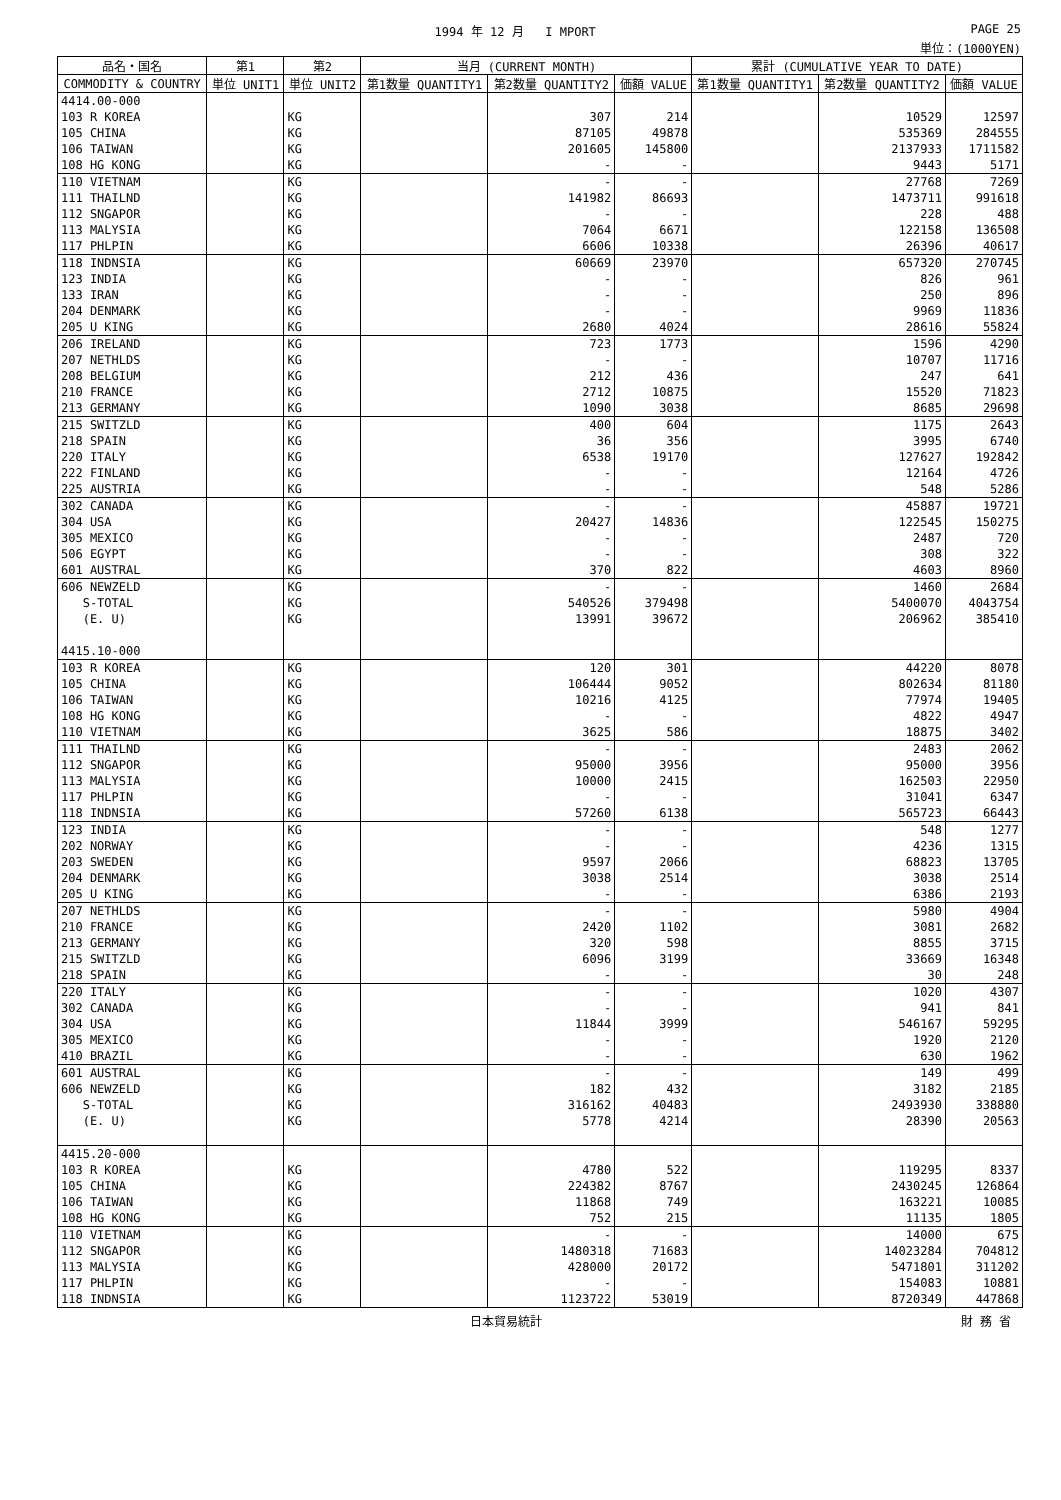1994 年 12 月 I MPORT PAGE 25
単位：(1000YEN)
| 品名・国名 | 第1 | 第2 | 当月 (CURRENT MONTH) | | | 累計 (CUMULATIVE YEAR TO DATE) | | |
| --- | --- | --- | --- | --- | --- | --- | --- | --- |
| COMMODITY & COUNTRY | 単位 UNIT1 | 単位 UNIT2 | 第1数量 QUANTITY1 | 第2数量 QUANTITY2 | 価額 VALUE | 第1数量 QUANTITY1 | 第2数量 QUANTITY2 | 価額 VALUE |
| 4414.00-000 | | | | | | | | |
| 103 R KOREA | | KG | | 307 | 214 | | 10529 | 12597 |
| 105 CHINA | | KG | | 87105 | 49878 | | 535369 | 284555 |
| 106 TAIWAN | | KG | | 201605 | 145800 | | 2137933 | 1711582 |
| 108 HG KONG | | KG | | - | - | | 9443 | 5171 |
| 110 VIETNAM | | KG | | - | - | | 27768 | 7269 |
| 111 THAILND | | KG | | 141982 | 86693 | | 1473711 | 991618 |
| 112 SNGAPOR | | KG | | - | - | | 228 | 488 |
| 113 MALYSIA | | KG | | 7064 | 6671 | | 122158 | 136508 |
| 117 PHLPIN | | KG | | 6606 | 10338 | | 26396 | 40617 |
| 118 INDNSIA | | KG | | 60669 | 23970 | | 657320 | 270745 |
| 123 INDIA | | KG | | - | - | | 826 | 961 |
| 133 IRAN | | KG | | - | - | | 250 | 896 |
| 204 DENMARK | | KG | | - | - | | 9969 | 11836 |
| 205 U KING | | KG | | 2680 | 4024 | | 28616 | 55824 |
| 206 IRELAND | | KG | | 723 | 1773 | | 1596 | 4290 |
| 207 NETHLDS | | KG | | - | - | | 10707 | 11716 |
| 208 BELGIUM | | KG | | 212 | 436 | | 247 | 641 |
| 210 FRANCE | | KG | | 2712 | 10875 | | 15520 | 71823 |
| 213 GERMANY | | KG | | 1090 | 3038 | | 8685 | 29698 |
| 215 SWITZLD | | KG | | 400 | 604 | | 1175 | 2643 |
| 218 SPAIN | | KG | | 36 | 356 | | 3995 | 6740 |
| 220 ITALY | | KG | | 6538 | 19170 | | 127627 | 192842 |
| 222 FINLAND | | KG | | - | - | | 12164 | 4726 |
| 225 AUSTRIA | | KG | | - | - | | 548 | 5286 |
| 302 CANADA | | KG | | - | - | | 45887 | 19721 |
| 304 USA | | KG | | 20427 | 14836 | | 122545 | 150275 |
| 305 MEXICO | | KG | | - | - | | 2487 | 720 |
| 506 EGYPT | | KG | | - | - | | 308 | 322 |
| 601 AUSTRAL | | KG | | 370 | 822 | | 4603 | 8960 |
| 606 NEWZELD | | KG | | - | - | | 1460 | 2684 |
| S-TOTAL | | KG | | 540526 | 379498 | | 5400070 | 4043754 |
| (E. U) | | KG | | 13991 | 39672 | | 206962 | 385410 |
| 4415.10-000 | | | | | | | | |
| 103 R KOREA | | KG | | 120 | 301 | | 44220 | 8078 |
| 105 CHINA | | KG | | 106444 | 9052 | | 802634 | 81180 |
| 106 TAIWAN | | KG | | 10216 | 4125 | | 77974 | 19405 |
| 108 HG KONG | | KG | | - | - | | 4822 | 4947 |
| 110 VIETNAM | | KG | | 3625 | 586 | | 18875 | 3402 |
| 111 THAILND | | KG | | - | - | | 2483 | 2062 |
| 112 SNGAPOR | | KG | | 95000 | 3956 | | 95000 | 3956 |
| 113 MALYSIA | | KG | | 10000 | 2415 | | 162503 | 22950 |
| 117 PHLPIN | | KG | | - | - | | 31041 | 6347 |
| 118 INDNSIA | | KG | | 57260 | 6138 | | 565723 | 66443 |
| 123 INDIA | | KG | | - | - | | 548 | 1277 |
| 202 NORWAY | | KG | | - | - | | 4236 | 1315 |
| 203 SWEDEN | | KG | | 9597 | 2066 | | 68823 | 13705 |
| 204 DENMARK | | KG | | 3038 | 2514 | | 3038 | 2514 |
| 205 U KING | | KG | | - | - | | 6386 | 2193 |
| 207 NETHLDS | | KG | | - | - | | 5980 | 4904 |
| 210 FRANCE | | KG | | 2420 | 1102 | | 3081 | 2682 |
| 213 GERMANY | | KG | | 320 | 598 | | 8855 | 3715 |
| 215 SWITZLD | | KG | | 6096 | 3199 | | 33669 | 16348 |
| 218 SPAIN | | KG | | - | - | | 30 | 248 |
| 220 ITALY | | KG | | - | - | | 1020 | 4307 |
| 302 CANADA | | KG | | - | - | | 941 | 841 |
| 304 USA | | KG | | 11844 | 3999 | | 546167 | 59295 |
| 305 MEXICO | | KG | | - | - | | 1920 | 2120 |
| 410 BRAZIL | | KG | | - | - | | 630 | 1962 |
| 601 AUSTRAL | | KG | | - | - | | 149 | 499 |
| 606 NEWZELD | | KG | | 182 | 432 | | 3182 | 2185 |
| S-TOTAL | | KG | | 316162 | 40483 | | 2493930 | 338880 |
| (E. U) | | KG | | 5778 | 4214 | | 28390 | 20563 |
| 4415.20-000 | | | | | | | | |
| 103 R KOREA | | KG | | 4780 | 522 | | 119295 | 8337 |
| 105 CHINA | | KG | | 224382 | 8767 | | 2430245 | 126864 |
| 106 TAIWAN | | KG | | 11868 | 749 | | 163221 | 10085 |
| 108 HG KONG | | KG | | 752 | 215 | | 11135 | 1805 |
| 110 VIETNAM | | KG | | - | - | | 14000 | 675 |
| 112 SNGAPOR | | KG | | 1480318 | 71683 | | 14023284 | 704812 |
| 113 MALYSIA | | KG | | 428000 | 20172 | | 5471801 | 311202 |
| 117 PHLPIN | | KG | | - | - | | 154083 | 10881 |
| 118 INDNSIA | | KG | | 1123722 | 53019 | | 8720349 | 447868 |
日本貿易統計 財 務 省